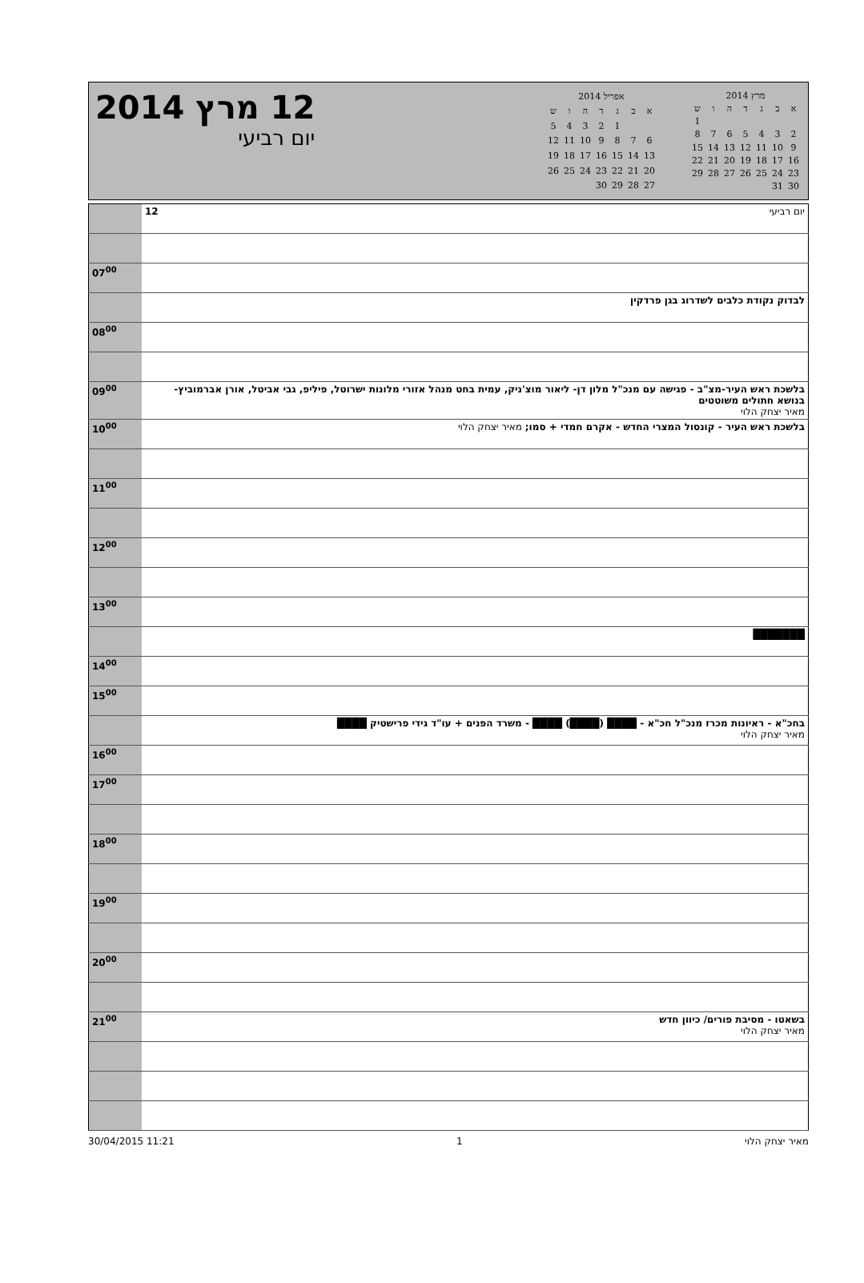12 מרץ 2014
יום רביעי
| מרץ 2014 | | | | | | |
| א | ב | ג | ד | ה | ו | ש |
| | | | | | | 1 |
| 2 | 3 | 4 | 5 | 6 | 7 | 8 |
| 9 | 10 | 11 | 12 | 13 | 14 | 15 |
| 16 | 17 | 18 | 19 | 20 | 21 | 22 |
| 23 | 24 | 25 | 26 | 27 | 28 | 29 |
| 30 | 31 | | | | | |
| אפריל 2014 | | | | | | |
| א | ב | ג | ד | ה | ו | ש |
| | | 1 | 2 | 3 | 4 | 5 |
| 6 | 7 | 8 | 9 | 10 | 11 | 12 |
| 13 | 14 | 15 | 16 | 17 | 18 | 19 |
| 20 | 21 | 22 | 23 | 24 | 25 | 26 |
| 27 | 28 | 29 | 30 | | | |
| | 12 יום רביעי |
| 07<sup>00</sup> | |
| | לבדוק נקודת כלבים לשדרוג בגן פרדקין |
| 08<sup>00</sup> | |
| 09<sup>00</sup> | בלשכת ראש העיר-מצ"ב - פגישה עם מנכ"ל מלון דן- ליאור מוצ'ניק, עמית בחט מנהל אזורי מלונות ישרוטל, פיליפ, גבי אביטל, אורן אברמוביץ- בנושא חתולים משוטטים מאיר יצחק הלוי |
| 10<sup>00</sup> | בלשכת ראש העיר - קונסול המצרי החדש - אקרם חמדי + סמו; מאיר יצחק הלוי |
| 11<sup>00</sup> | |
| 12<sup>00</sup> | |
| 13<sup>00</sup> | |
| | ███████ |
| 14<sup>00</sup> | |
| 15<sup>00</sup> | |
| | בחכ"א - ראיונות מכרז מנכ"ל חכ"א - ████ (████) ████ - משרד הפנים + עו"ד גידי פרישטיק ████ מאיר יצחק הלוי |
| 16<sup>00</sup> | |
| 17<sup>00</sup> | |
| 18<sup>00</sup> | |
| 19<sup>00</sup> | |
| 20<sup>00</sup> | |
| 21<sup>00</sup> | בשאטו - מסיבת פורים/ כיוון חדש מאיר יצחק הלוי |
30/04/2015 11:21 1 מאיר יצחק הלוי